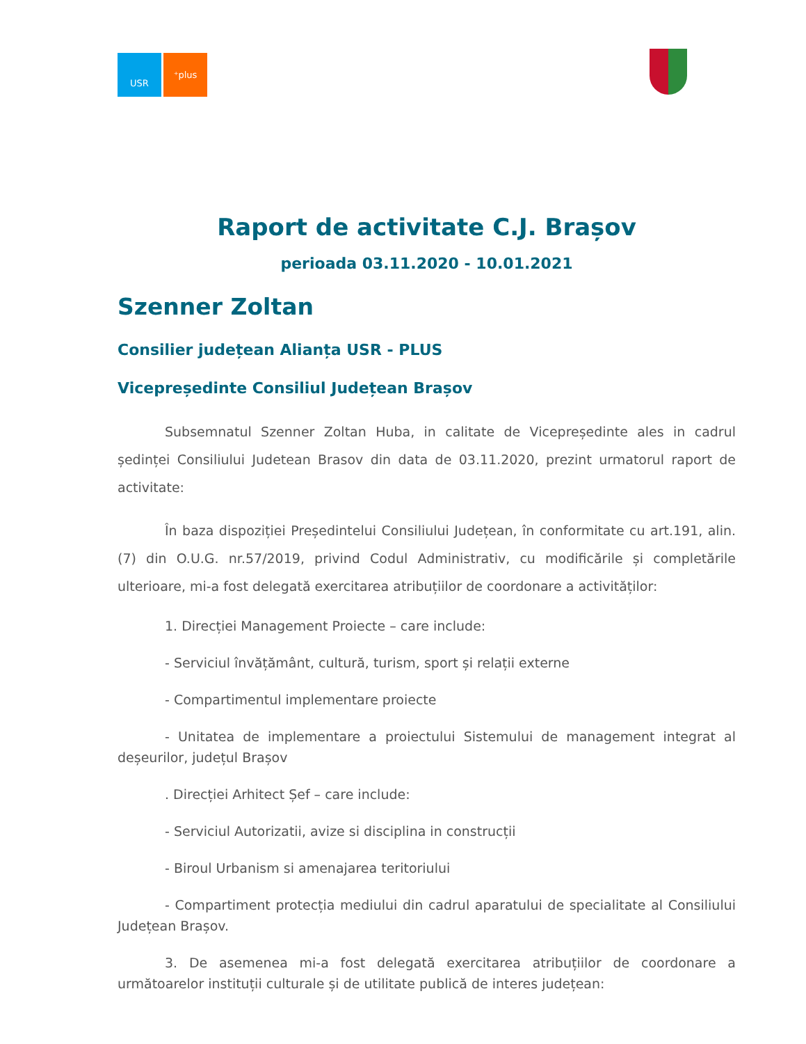USR ⁺plus
Raport de activitate C.J. Brașov
perioada 03.11.2020 - 10.01.2021
Szenner Zoltan
Consilier județean Alianța USR - PLUS
Vicepreședinte Consiliul Județean Brașov
Subsemnatul Szenner Zoltan Huba, in calitate de Vicepreședinte ales in cadrul ședinței Consiliului Judetean Brasov din data de 03.11.2020, prezint urmatorul raport de activitate:
În baza dispoziției Președintelui Consiliului Județean, în conformitate cu art.191, alin.(7) din O.U.G. nr.57/2019, privind Codul Administrativ, cu modificările și completările ulterioare, mi-a fost delegată exercitarea atribuțiilor de coordonare a activităților:
1. Direcției Management Proiecte – care include:
- Serviciul învățământ, cultură, turism, sport și relații externe
- Compartimentul implementare proiecte
- Unitatea de implementare a proiectului Sistemului de management integrat al deșeurilor, județul Brașov
. Direcției Arhitect Șef – care include:
- Serviciul Autorizatii, avize si disciplina in construcții
- Biroul Urbanism si amenajarea teritoriului
- Compartiment protecția mediului din cadrul aparatului de specialitate al Consiliului Județean Brașov.
3. De asemenea mi-a fost delegată exercitarea atribuțiilor de coordonare a următoarelor instituții culturale și de utilitate publică de interes județean: